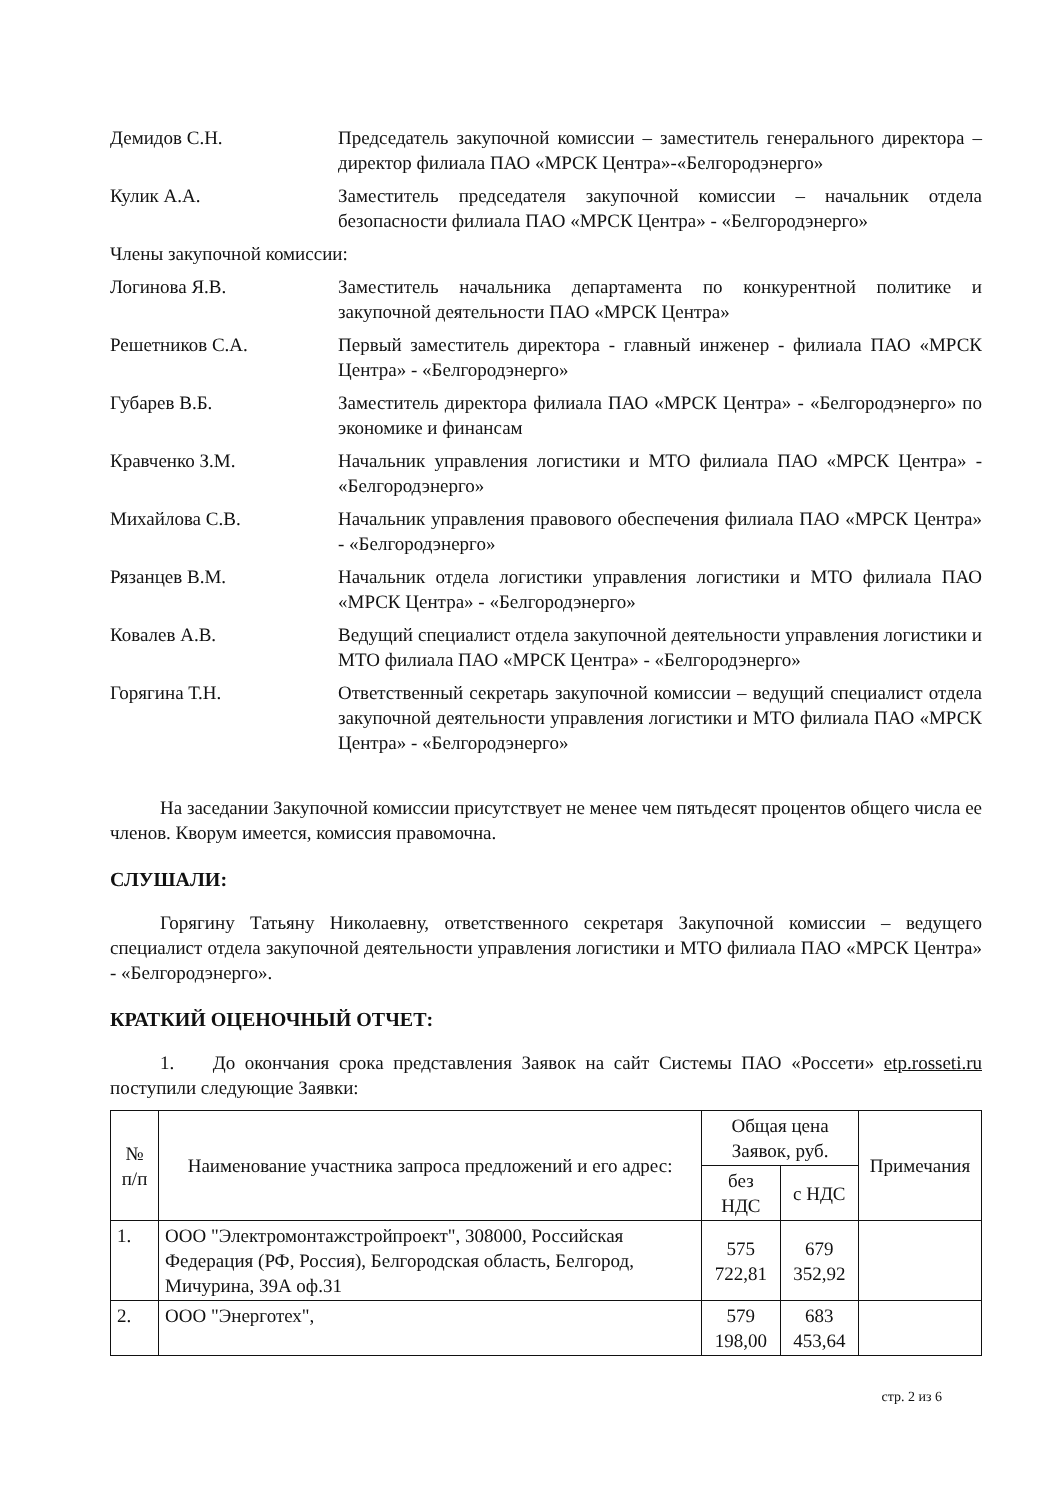Демидов С.Н. Председатель закупочной комиссии – заместитель генерального директора – директор филиала ПАО «МРСК Центра»-«Белгородэнерго»
Кулик А.А. Заместитель председателя закупочной комиссии – начальник отдела безопасности филиала ПАО «МРСК Центра» - «Белгородэнерго»
Члены закупочной комиссии:
Логинова Я.В. Заместитель начальника департамента по конкурентной политике и закупочной деятельности ПАО «МРСК Центра»
Решетников С.А. Первый заместитель директора - главный инженер - филиала ПАО «МРСК Центра» - «Белгородэнерго»
Губарев В.Б. Заместитель директора филиала ПАО «МРСК Центра» - «Белгородэнерго» по экономике и финансам
Кравченко З.М. Начальник управления логистики и МТО филиала ПАО «МРСК Центра» - «Белгородэнерго»
Михайлова С.В. Начальник управления правового обеспечения филиала ПАО «МРСК Центра» - «Белгородэнерго»
Рязанцев В.М. Начальник отдела логистики управления логистики и МТО филиала ПАО «МРСК Центра» - «Белгородэнерго»
Ковалев А.В. Ведущий специалист отдела закупочной деятельности управления логистики и МТО филиала ПАО «МРСК Центра» - «Белгородэнерго»
Горягина Т.Н. Ответственный секретарь закупочной комиссии – ведущий специалист отдела закупочной деятельности управления логистики и МТО филиала ПАО «МРСК Центра» - «Белгородэнерго»
На заседании Закупочной комиссии присутствует не менее чем пятьдесят процентов общего числа ее членов. Кворум имеется, комиссия правомочна.
СЛУШАЛИ:
Горягину Татьяну Николаевну, ответственного секретаря Закупочной комиссии – ведущего специалист отдела закупочной деятельности управления логистики и МТО филиала ПАО «МРСК Центра» - «Белгородэнерго».
КРАТКИЙ ОЦЕНОЧНЫЙ ОТЧЕТ:
1. До окончания срока представления Заявок на сайт Системы ПАО «Россети» etp.rosseti.ru поступили следующие Заявки:
| № п/п | Наименование участника запроса предложений и его адрес: | Общая цена Заявок, руб. | | Примечания |
| --- | --- | --- | --- | --- |
| | | без НДС | с НДС | |
| 1. | ООО "Электромонтажстройпроект", 308000, Российская Федерация (РФ, Россия), Белгородская область, Белгород, Мичурина, 39А оф.31 | 575 722,81 | 679 352,92 | |
| 2. | ООО "Энерготех", | 579 198,00 | 683 453,64 | |
стр. 2 из 6